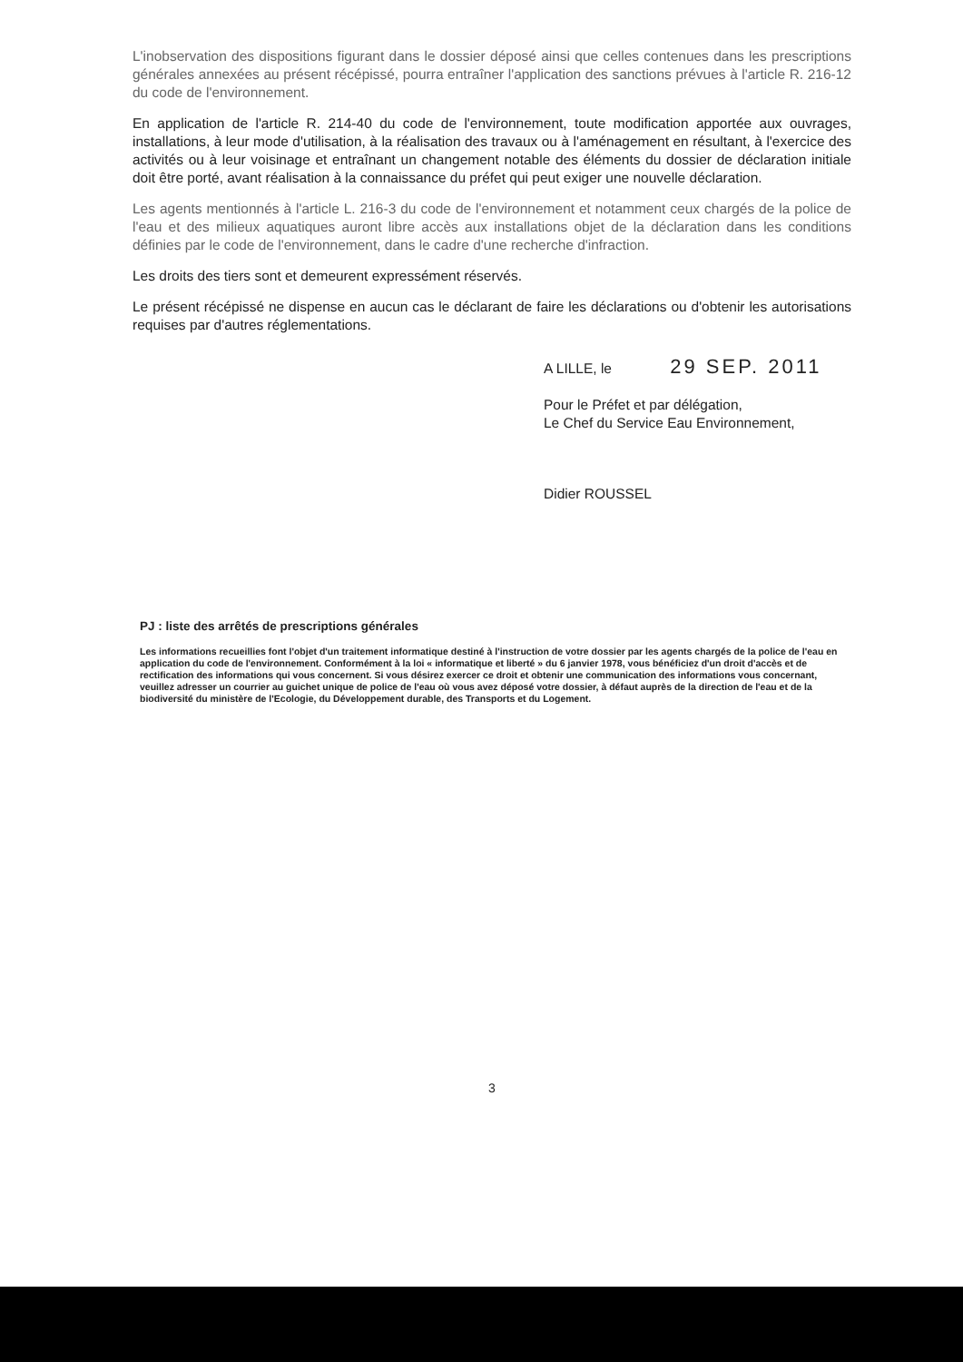L'inobservation des dispositions figurant dans le dossier déposé ainsi que celles contenues dans les prescriptions générales annexées au présent récépissé, pourra entraîner l'application des sanctions prévues à l'article R. 216-12 du code de l'environnement.
En application de l'article R. 214-40 du code de l'environnement, toute modification apportée aux ouvrages, installations, à leur mode d'utilisation, à la réalisation des travaux ou à l'aménagement en résultant, à l'exercice des activités ou à leur voisinage et entraînant un changement notable des éléments du dossier de déclaration initiale doit être porté, avant réalisation à la connaissance du préfet qui peut exiger une nouvelle déclaration.
Les agents mentionnés à l'article L. 216-3 du code de l'environnement et notamment ceux chargés de la police de l'eau et des milieux aquatiques auront libre accès aux installations objet de la déclaration dans les conditions définies par le code de l'environnement, dans le cadre d'une recherche d'infraction.
Les droits des tiers sont et demeurent expressément réservés.
Le présent récépissé ne dispense en aucun cas le déclarant de faire les déclarations ou d'obtenir les autorisations requises par d'autres réglementations.
A LILLE, le 29 SEP. 2011
Pour le Préfet et par délégation,
Le Chef du Service Eau Environnement,
Didier ROUSSEL
PJ : liste des arrêtés de prescriptions générales
Les informations recueillies font l'objet d'un traitement informatique destiné à l'instruction de votre dossier par les agents chargés de la police de l'eau en application du code de l'environnement. Conformément à la loi « informatique et liberté » du 6 janvier 1978, vous bénéficiez d'un droit d'accès et de rectification des informations qui vous concernent. Si vous désirez exercer ce droit et obtenir une communication des informations vous concernant, veuillez adresser un courrier au guichet unique de police de l'eau où vous avez déposé votre dossier, à défaut auprès de la direction de l'eau et de la biodiversité du ministère de l'Ecologie, du Développement durable, des Transports et du Logement.
3